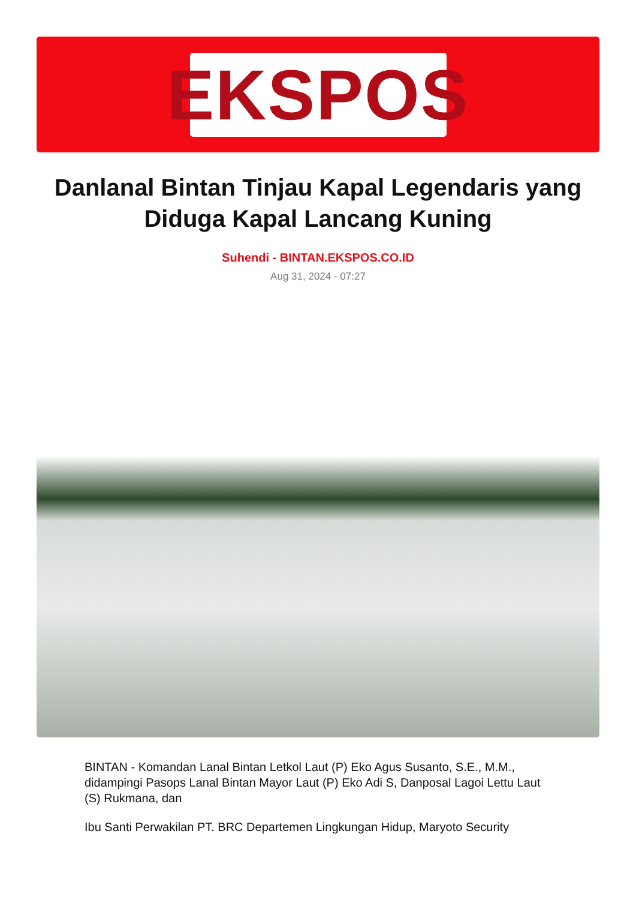EKSPOS
Danlanal Bintan Tinjau Kapal Legendaris yang Diduga Kapal Lancang Kuning
Suhendi - BINTAN.EKSPOS.CO.ID
Aug 31, 2024 - 07:27
BINTAN - Komandan Lanal Bintan Letkol Laut (P) Eko Agus Susanto, S.E., M.M., didampingi Pasops Lanal Bintan Mayor Laut (P) Eko Adi S, Danposal Lagoi Lettu Laut (S) Rukmana, dan
Ibu Santi Perwakilan PT. BRC Departemen Lingkungan Hidup, Maryoto Security